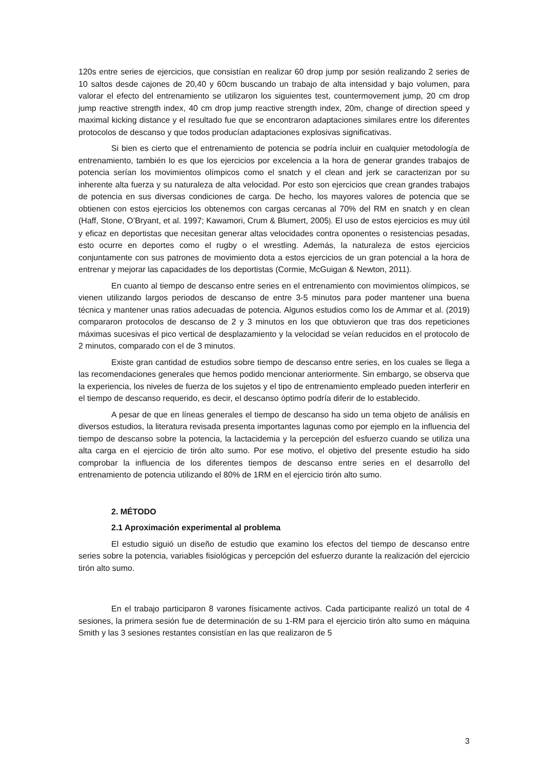120s entre series de ejercicios, que consistían en realizar 60 drop jump por sesión realizando 2 series de 10 saltos desde cajones de 20,40 y 60cm buscando un trabajo de alta intensidad y bajo volumen, para valorar el efecto del entrenamiento se utilizaron los siguientes test, countermovement jump, 20 cm drop jump reactive strength index, 40 cm drop jump reactive strength index, 20m, change of direction speed y maximal kicking distance y el resultado fue que se encontraron adaptaciones similares entre los diferentes protocolos de descanso y que todos producían adaptaciones explosivas significativas.
Si bien es cierto que el entrenamiento de potencia se podría incluir en cualquier metodología de entrenamiento, también lo es que los ejercicios por excelencia a la hora de generar grandes trabajos de potencia serían los movimientos olímpicos como el snatch y el clean and jerk se caracterizan por su inherente alta fuerza y su naturaleza de alta velocidad. Por esto son ejercicios que crean grandes trabajos de potencia en sus diversas condiciones de carga. De hecho, los mayores valores de potencia que se obtienen con estos ejercicios los obtenemos con cargas cercanas al 70% del RM en snatch y en clean (Haff, Stone, O’Bryant, et al. 1997; Kawamori, Crum & Blumert, 2005). El uso de estos ejercicios es muy útil y eficaz en deportistas que necesitan generar altas velocidades contra oponentes o resistencias pesadas, esto ocurre en deportes como el rugby o el wrestling. Además, la naturaleza de estos ejercicios conjuntamente con sus patrones de movimiento dota a estos ejercicios de un gran potencial a la hora de entrenar y mejorar las capacidades de los deportistas (Cormie, McGuigan & Newton, 2011).
En cuanto al tiempo de descanso entre series en el entrenamiento con movimientos olímpicos, se vienen utilizando largos periodos de descanso de entre 3-5 minutos para poder mantener una buena técnica y mantener unas ratios adecuadas de potencia. Algunos estudios como los de Ammar et al. (2019) compararon protocolos de descanso de 2 y 3 minutos en los que obtuvieron que tras dos repeticiones máximas sucesivas el pico vertical de desplazamiento y la velocidad se veían reducidos en el protocolo de 2 minutos, comparado con el de 3 minutos.
Existe gran cantidad de estudios sobre tiempo de descanso entre series, en los cuales se llega a las recomendaciones generales que hemos podido mencionar anteriormente. Sin embargo, se observa que la experiencia, los niveles de fuerza de los sujetos y el tipo de entrenamiento empleado pueden interferir en el tiempo de descanso requerido, es decir, el descanso óptimo podría diferir de lo establecido.
A pesar de que en líneas generales el tiempo de descanso ha sido un tema objeto de análisis en diversos estudios, la literatura revisada presenta importantes lagunas como por ejemplo en la influencia del tiempo de descanso sobre la potencia, la lactacidemia y la percepción del esfuerzo cuando se utiliza una alta carga en el ejercicio de tirón alto sumo. Por ese motivo, el objetivo del presente estudio ha sido comprobar la influencia de los diferentes tiempos de descanso entre series en el desarrollo del entrenamiento de potencia utilizando el 80% de 1RM en el ejercicio tirón alto sumo.
2. MÉTODO
2.1 Aproximación experimental al problema
El estudio siguió un diseño de estudio que examino los efectos del tiempo de descanso entre series sobre la potencia, variables fisiológicas y percepción del esfuerzo durante la realización del ejercicio tirón alto sumo.
En el trabajo participaron 8 varones físicamente activos. Cada participante realizó un total de 4 sesiones, la primera sesión fue de determinación de su 1-RM para el ejercicio tirón alto sumo en máquina Smith y las 3 sesiones restantes consistían en las que realizaron de 5
3